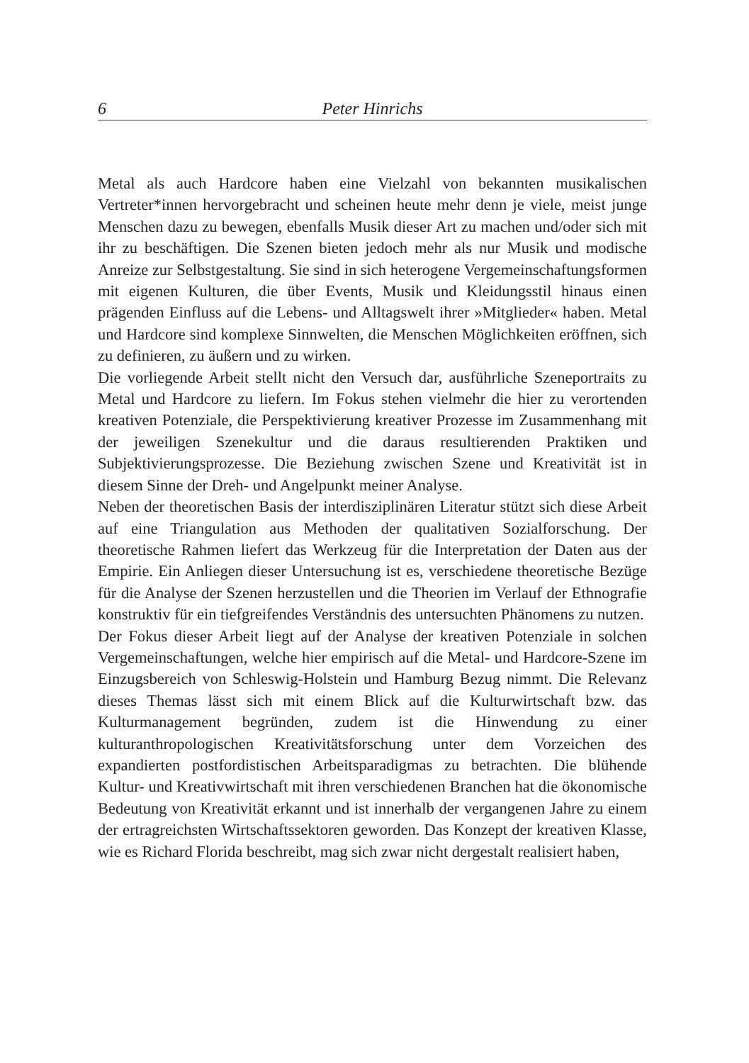6 Peter Hinrichs
Metal als auch Hardcore haben eine Vielzahl von bekannten musikalischen Vertreter*innen hervorgebracht und scheinen heute mehr denn je viele, meist junge Menschen dazu zu bewegen, ebenfalls Musik dieser Art zu machen und/oder sich mit ihr zu beschäftigen. Die Szenen bieten jedoch mehr als nur Musik und modische Anreize zur Selbstgestaltung. Sie sind in sich heterogene Vergemeinschaftungsformen mit eigenen Kulturen, die über Events, Musik und Kleidungsstil hinaus einen prägenden Einfluss auf die Lebens- und Alltagswelt ihrer »Mitglieder« haben. Metal und Hardcore sind komplexe Sinnwelten, die Menschen Möglichkeiten eröffnen, sich zu definieren, zu äußern und zu wirken.
Die vorliegende Arbeit stellt nicht den Versuch dar, ausführliche Szeneportraits zu Metal und Hardcore zu liefern. Im Fokus stehen vielmehr die hier zu verortenden kreativen Potenziale, die Perspektivierung kreativer Prozesse im Zusammenhang mit der jeweiligen Szenekultur und die daraus resultierenden Praktiken und Subjektivierungsprozesse. Die Beziehung zwischen Szene und Kreativität ist in diesem Sinne der Dreh- und Angelpunkt meiner Analyse.
Neben der theoretischen Basis der interdisziplinären Literatur stützt sich diese Arbeit auf eine Triangulation aus Methoden der qualitativen Sozialforschung. Der theoretische Rahmen liefert das Werkzeug für die Interpretation der Daten aus der Empirie. Ein Anliegen dieser Untersuchung ist es, verschiedene theoretische Bezüge für die Analyse der Szenen herzustellen und die Theorien im Verlauf der Ethnografie konstruktiv für ein tiefgreifendes Verständnis des untersuchten Phänomens zu nutzen.
Der Fokus dieser Arbeit liegt auf der Analyse der kreativen Potenziale in solchen Vergemeinschaftungen, welche hier empirisch auf die Metal- und Hardcore-Szene im Einzugsbereich von Schleswig-Holstein und Hamburg Bezug nimmt. Die Relevanz dieses Themas lässt sich mit einem Blick auf die Kulturwirtschaft bzw. das Kulturmanagement begründen, zudem ist die Hinwendung zu einer kulturanthropologischen Kreativitätsforschung unter dem Vorzeichen des expandierten postfordistischen Arbeitsparadigmas zu betrachten. Die blühende Kultur- und Kreativwirtschaft mit ihren verschiedenen Branchen hat die ökonomische Bedeutung von Kreativität erkannt und ist innerhalb der vergangenen Jahre zu einem der ertragreichsten Wirtschaftssektoren geworden. Das Konzept der kreativen Klasse, wie es Richard Florida beschreibt, mag sich zwar nicht dergestalt realisiert haben,